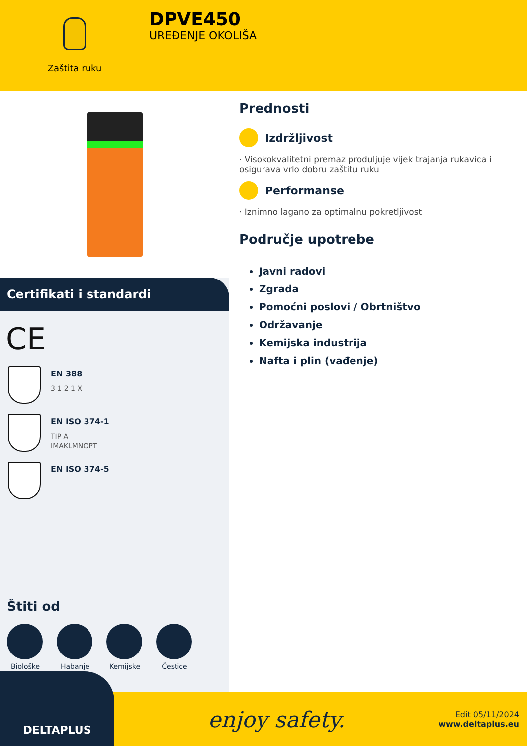Zaštita ruku
DPVE450
UREĐENJE OKOLIŠA
Certifikati i standardi
CE
EN 388
3 1 2 1 X
EN ISO 374-1
TIP A
IMAKLMNOPT
EN ISO 374-5
Štiti od
Biološke Habanje Kemijske Čestice
Prednosti
Izdržljivost
· Visokokvalitetni premaz produljuje vijek trajanja rukavica i osigurava vrlo dobru zaštitu ruku
Performanse
· Iznimno lagano za optimalnu pokretljivost
Područje upotrebe
Javni radovi
Zgrada
Pomoćni poslovi / Obrtništvo
Održavanje
Kemijska industrija
Nafta i plin (vađenje)
DELTAPLUS
enjoy safety.
Edit 05/11/2024
www.deltaplus.eu